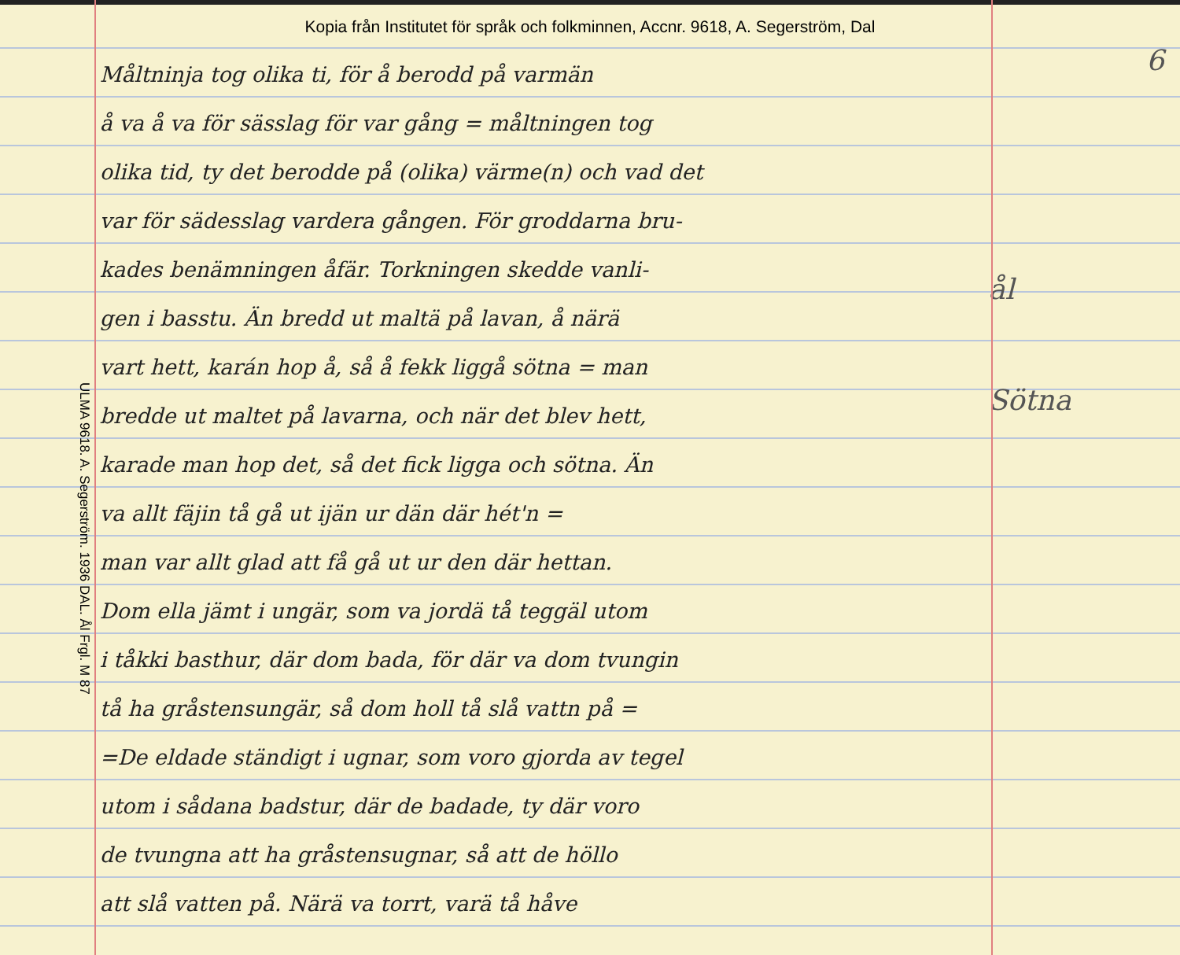Kopia från Institutet för språk och folkminnen, Accnr. 9618, A. Segerström, Dal
ULMA 9618. A. Segerström. 1936 DAL. Ål Frgl. M 87
Måltninja tog olika ti, för å berodd på varmän
å va å va för sässlag för var gång = måltningen tog
olika tid, ty det berodde på (olika) värme(n) och vad det
var för sädesslag vardera gången. För groddarna bru-
kades benämningen åfär. Torkningen skedde vanli-
gen i basstu. Än bredd ut maltä på lavan, å närä
vart hett, karán hop å, så å fekk liggå sötna = man
bredde ut maltet på lavarna, och när det blev hett,
karade man hop det, så det fick ligga och sötna. Än
va allt fäjin tå gå ut ijän ur dän där hét'n =
man var allt glad att få gå ut ur den där hettan.
Dom ella jämt i ungär, som va jordä tå teggäl utom
i tåkki basthur, där dom bada, för där va dom tvungin
tå ha gråstensungär, så dom holl tå slå vattn på =
=De eldade ständigt i ugnar, som voro gjorda av tegel
utom i sådana badstur, där de badade, ty där voro
de tvungna att ha gråstensugnar, så att de höllo
att slå vatten på. Närä va torrt, varä tå håve
6
ål
Sötna